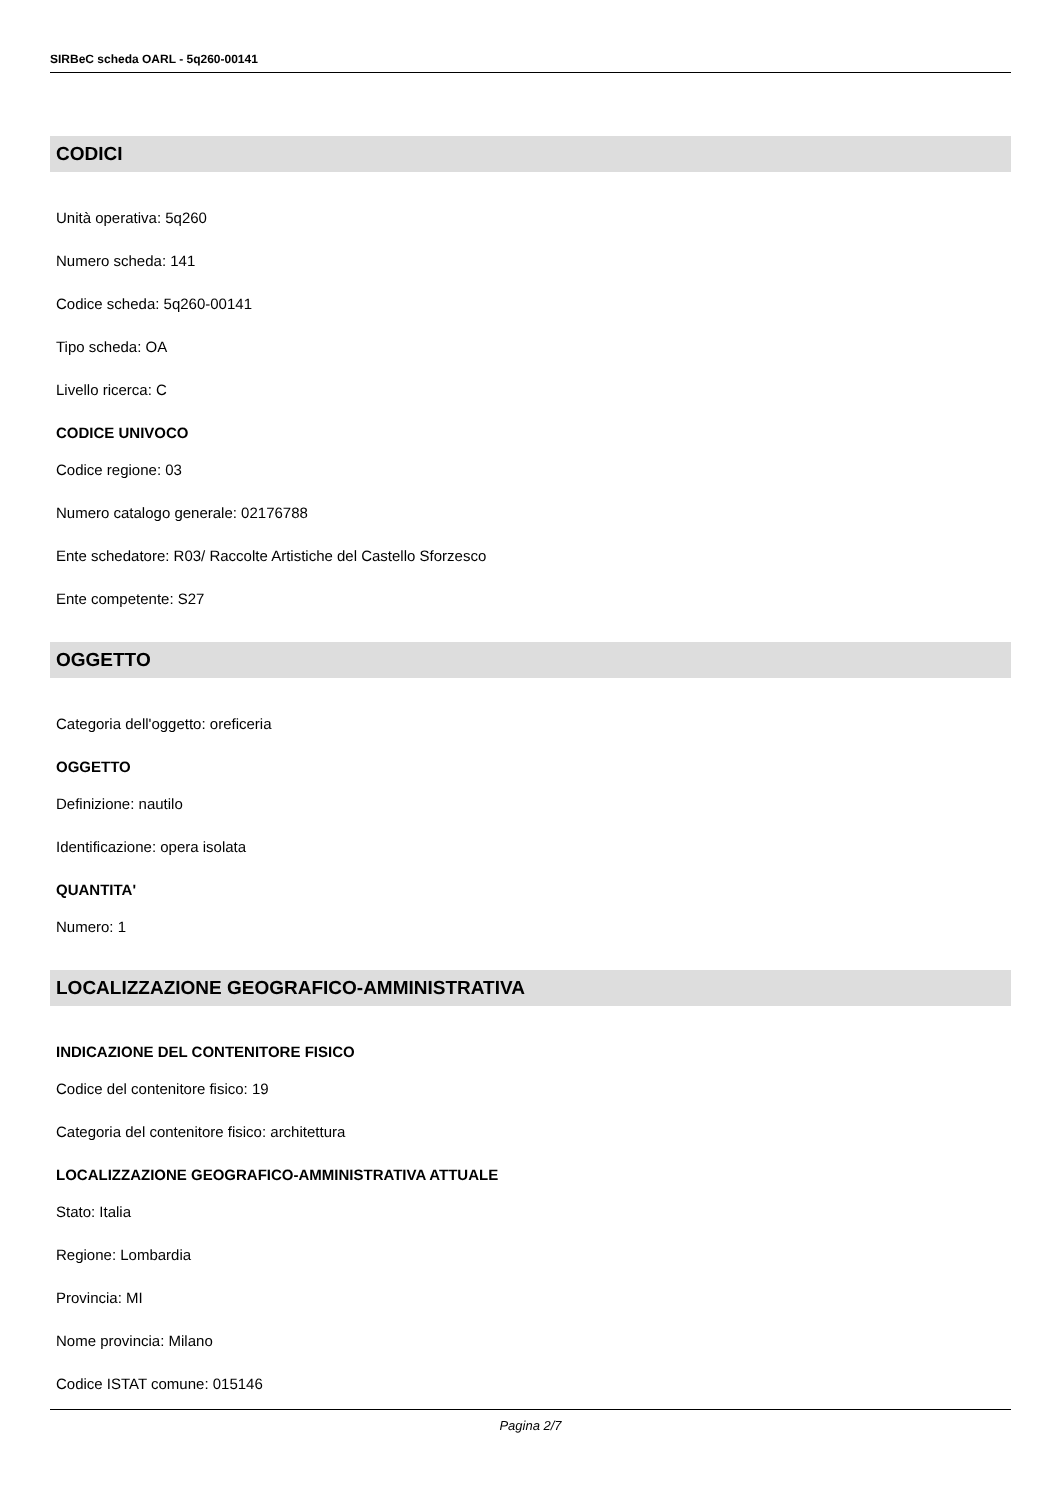SIRBeC scheda OARL - 5q260-00141
CODICI
Unità operativa: 5q260
Numero scheda: 141
Codice scheda: 5q260-00141
Tipo scheda: OA
Livello ricerca: C
CODICE UNIVOCO
Codice regione: 03
Numero catalogo generale: 02176788
Ente schedatore: R03/ Raccolte Artistiche del Castello Sforzesco
Ente competente: S27
OGGETTO
Categoria dell'oggetto: oreficeria
OGGETTO
Definizione: nautilo
Identificazione: opera isolata
QUANTITA'
Numero: 1
LOCALIZZAZIONE GEOGRAFICO-AMMINISTRATIVA
INDICAZIONE DEL CONTENITORE FISICO
Codice del contenitore fisico: 19
Categoria del contenitore fisico: architettura
LOCALIZZAZIONE GEOGRAFICO-AMMINISTRATIVA ATTUALE
Stato: Italia
Regione: Lombardia
Provincia: MI
Nome provincia: Milano
Codice ISTAT comune: 015146
Pagina 2/7